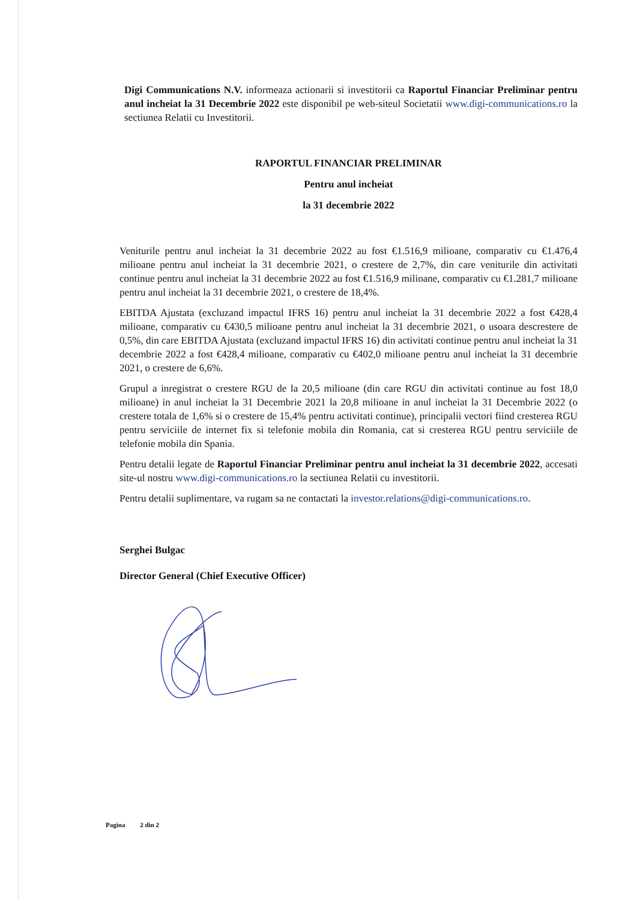Digi Communications N.V. informeaza actionarii si investitorii ca Raportul Financiar Preliminar pentru anul incheiat la 31 Decembrie 2022 este disponibil pe web-siteul Societatii www.digi-communications.ro la sectiunea Relatii cu Investitorii.
RAPORTUL FINANCIAR PRELIMINAR
Pentru anul incheiat
la 31 decembrie 2022
Veniturile pentru anul incheiat la 31 decembrie 2022 au fost €1.516,9 milioane, comparativ cu €1.476,4 milioane pentru anul incheiat la 31 decembrie 2021, o crestere de 2,7%, din care veniturile din activitati continue pentru anul incheiat la 31 decembrie 2022 au fost €1.516,9 milioane, comparativ cu €1.281,7 milioane pentru anul incheiat la 31 decembrie 2021, o crestere de 18,4%.
EBITDA Ajustata (excluzand impactul IFRS 16) pentru anul incheiat la 31 decembrie 2022 a fost €428,4 milioane, comparativ cu €430,5 milioane pentru anul incheiat la 31 decembrie 2021, o usoara descrestere de 0,5%, din care EBITDA Ajustata (excluzand impactul IFRS 16) din activitati continue pentru anul incheiat la 31 decembrie 2022 a fost €428,4 milioane, comparativ cu €402,0 milioane pentru anul incheiat la 31 decembrie 2021, o crestere de 6,6%.
Grupul a inregistrat o crestere RGU de la 20,5 milioane (din care RGU din activitati continue au fost 18,0 milioane) in anul incheiat la 31 Decembrie 2021 la 20,8 milioane in anul incheiat la 31 Decembrie 2022 (o crestere totala de 1,6% si o crestere de 15,4% pentru activitati continue), principalii vectori fiind cresterea RGU pentru serviciile de internet fix si telefonie mobila din Romania, cat si cresterea RGU pentru serviciile de telefonie mobila din Spania.
Pentru detalii legate de Raportul Financiar Preliminar pentru anul incheiat la 31 decembrie 2022, accesati site-ul nostru www.digi-communications.ro la sectiunea Relatii cu investitorii.
Pentru detalii suplimentare, va rugam sa ne contactati la investor.relations@digi-communications.ro.
Serghei Bulgac
Director General (Chief Executive Officer)
Pagina 2 din 2